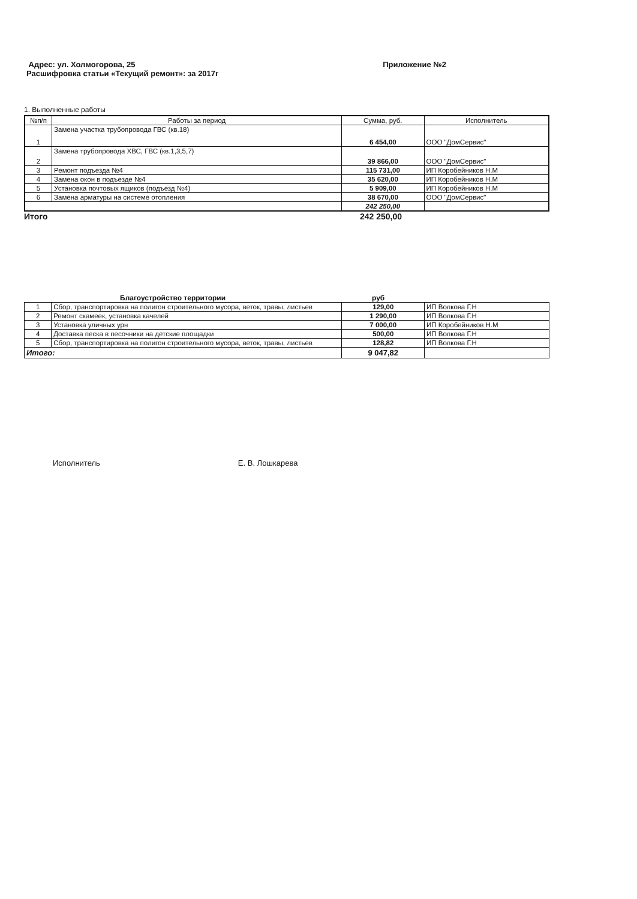Адрес: ул. Холмогорова, 25
Расшифровка статьи «Текущий ремонт»: за 2017г
Приложение №2
1. Выполненные работы
| №п/п | Работы за период | Сумма, руб. | Исполнитель |
| --- | --- | --- | --- |
| 1 | Замена участка трубопровода ГВС (кв.18) | 6 454,00 | ООО "ДомСервис" |
| 2 | Замена трубопровода ХВС, ГВС (кв.1,3,5,7) | 39 866,00 | ООО "ДомСервис" |
| 3 | Ремонт подъезда №4 | 115 731,00 | ИП Коробейников Н.М |
| 4 | Замена окон в подъезде №4 | 35 620,00 | ИП Коробейников Н.М |
| 5 | Установка почтовых ящиков (подъезд №4) | 5 909,00 | ИП Коробейников Н.М |
| 6 | Замена арматуры на системе отопления | 38 670,00 | ООО "ДомСервис" |
| | | 242 250,00 | |
Итого 242 250,00
Благоустройство территории руб
| 1 | Сбор, транспортировка на полигон строительного мусора, веток, травы, листьев | 129,00 | ИП Волкова Г.Н |
| 2 | Ремонт скамеек, установка качелей | 1 290,00 | ИП Волкова Г.Н |
| 3 | Установка уличных урн | 7 000,00 | ИП Коробейников Н.М |
| 4 | Доставка песка в песочники на детские площадки | 500,00 | ИП Волкова Г.Н |
| 5 | Сбор, транспортировка на полигон строительного мусора, веток, травы, листьев | 128,82 | ИП Волкова Г.Н |
| Итого: | | 9 047,82 | |
Исполнитель Е. В. Лошкарева